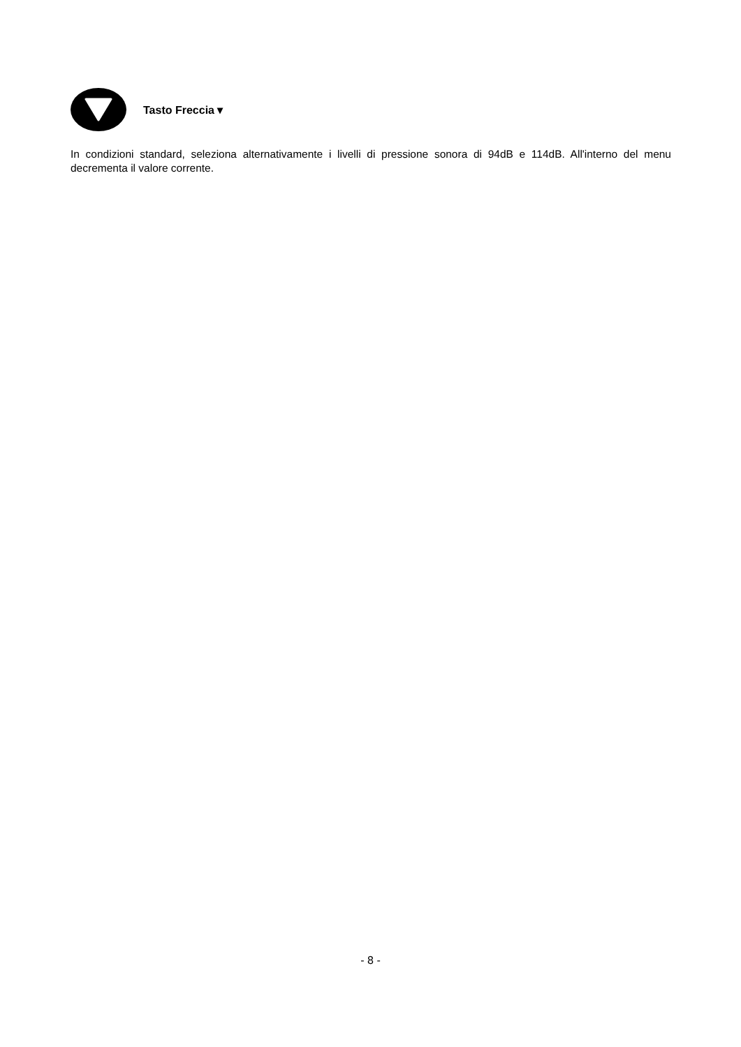Tasto Freccia ▾
In condizioni standard, seleziona alternativamente i livelli di pressione sonora di 94dB e 114dB. All'interno del menu decrementa il valore corrente.
- 8 -